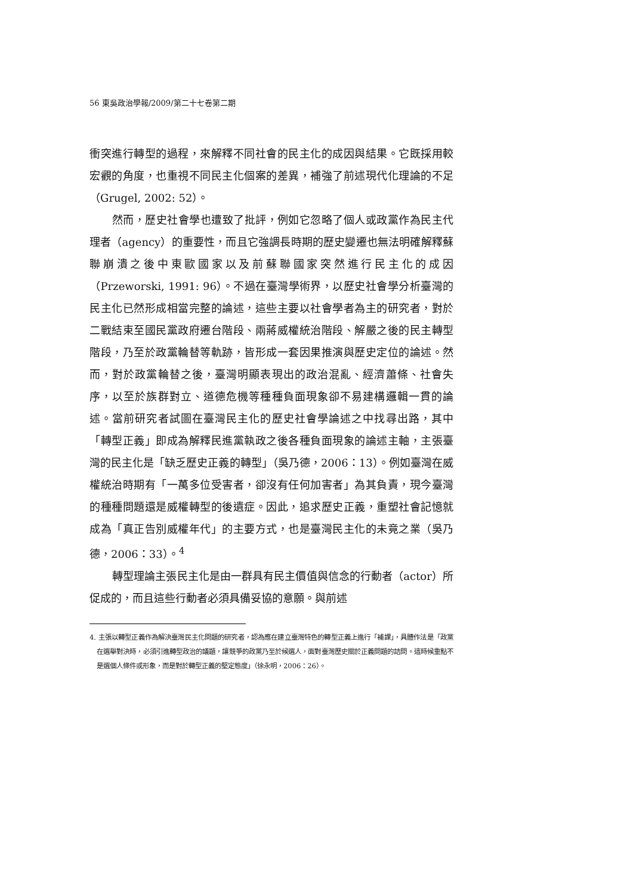56 東吳政治學報/2009/第二十七卷第二期
衝突進行轉型的過程，來解釋不同社會的民主化的成因與結果。它既採用較宏觀的角度，也重視不同民主化個案的差異，補強了前述現代化理論的不足（Grugel, 2002: 52）。
然而，歷史社會學也遭致了批評，例如它忽略了個人或政黨作為民主代理者（agency）的重要性，而且它強調長時期的歷史變遷也無法明確解釋蘇聯崩潰之後中東歐國家以及前蘇聯國家突然進行民主化的成因（Przeworski, 1991: 96）。不過在臺灣學術界，以歷史社會學分析臺灣的民主化已然形成相當完整的論述，這些主要以社會學者為主的研究者，對於二戰結束至國民黨政府遷台階段、兩蔣威權統治階段、解嚴之後的民主轉型階段，乃至於政黨輪替等軌跡，皆形成一套因果推演與歷史定位的論述。然而，對於政黨輪替之後，臺灣明顯表現出的政治混亂、經濟蕭條、社會失序，以至於族群對立、道德危機等種種負面現象卻不易建構邏輯一貫的論述。當前研究者試圖在臺灣民主化的歷史社會學論述之中找尋出路，其中「轉型正義」即成為解釋民進黨執政之後各種負面現象的論述主軸，主張臺灣的民主化是「缺乏歷史正義的轉型」（吳乃德，2006：13）。例如臺灣在威權統治時期有「一萬多位受害者，卻沒有任何加害者」為其負責，現今臺灣的種種問題還是威權轉型的後遺症。因此，追求歷史正義，重塑社會記憶就成為「真正告別威權年代」的主要方式，也是臺灣民主化的未竟之業（吳乃德，2006：33）。<sup>4</sup>
轉型理論主張民主化是由一群具有民主價值與信念的行動者（actor）所促成的，而且這些行動者必須具備妥協的意願。與前述
4. 主張以轉型正義作為解決臺灣民主化問題的研究者，認為應在建立臺灣特色的轉型正義上進行「補課」，具體作法是「政黨在選舉對決時，必須引進轉型政治的議題，讓競爭的政黨乃至於候選人，面對臺灣歷史關於正義問題的詰問。這時候重點不是選個人條件或形象，而是對於轉型正義的堅定態度」（徐永明，2006：26）。